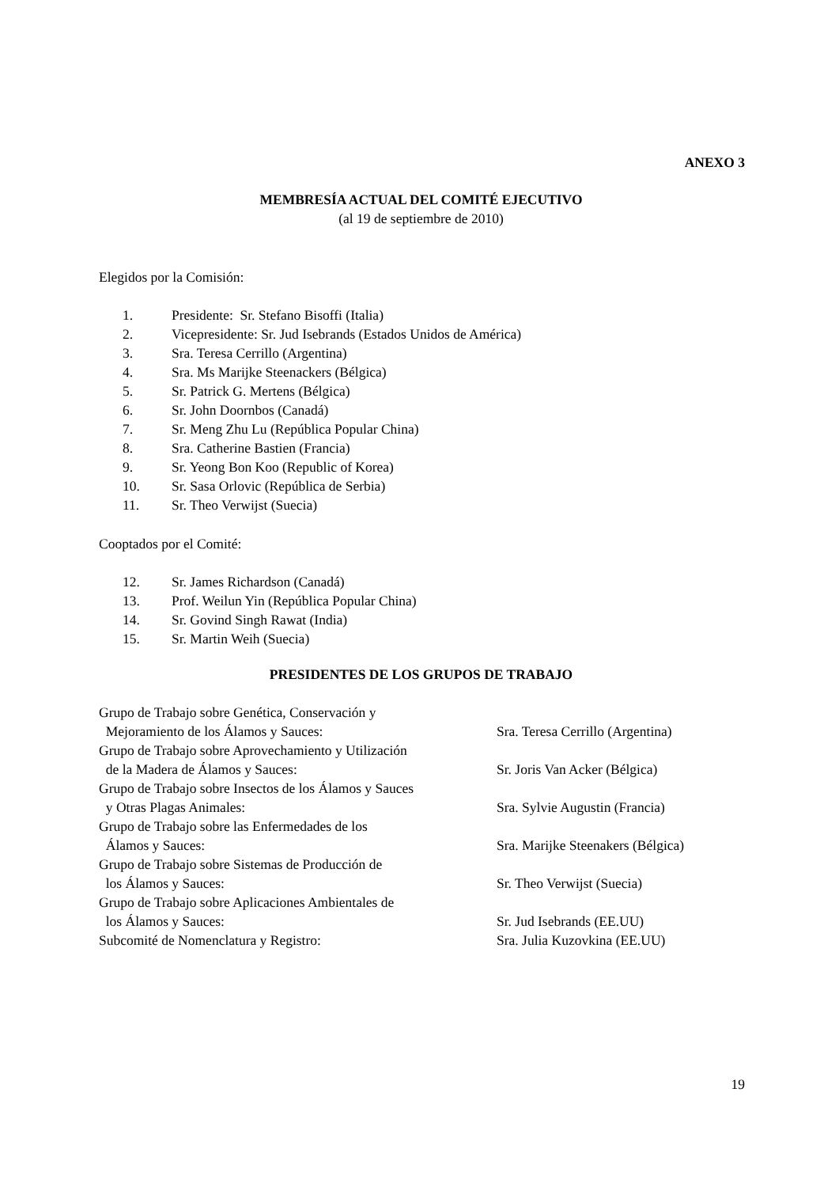ANEXO 3
MEMBRESÍA ACTUAL DEL COMITÉ EJECUTIVO
(al 19 de septiembre de 2010)
Elegidos por la Comisión:
1. Presidente: Sr. Stefano Bisoffi (Italia)
2. Vicepresidente: Sr. Jud Isebrands (Estados Unidos de América)
3. Sra. Teresa Cerrillo (Argentina)
4. Sra. Ms Marijke Steenackers (Bélgica)
5. Sr. Patrick G. Mertens (Bélgica)
6. Sr. John Doornbos (Canadá)
7. Sr. Meng Zhu Lu (República Popular China)
8. Sra. Catherine Bastien (Francia)
9. Sr. Yeong Bon Koo (Republic of Korea)
10. Sr. Sasa Orlovic (República de Serbia)
11. Sr. Theo Verwijst (Suecia)
Cooptados por el Comité:
12. Sr. James Richardson (Canadá)
13. Prof. Weilun Yin (República Popular China)
14. Sr. Govind Singh Rawat (India)
15. Sr. Martin Weih (Suecia)
PRESIDENTES DE LOS GRUPOS DE TRABAJO
Grupo de Trabajo sobre Genética, Conservación y
Mejoramiento de los Álamos y Sauces: Sra. Teresa Cerrillo (Argentina)
Grupo de Trabajo sobre Aprovechamiento y Utilización
de la Madera de Álamos y Sauces: Sr. Joris Van Acker (Bélgica)
Grupo de Trabajo sobre Insectos de los Álamos y Sauces
y Otras Plagas Animales: Sra. Sylvie Augustin (Francia)
Grupo de Trabajo sobre las Enfermedades de los
Álamos y Sauces: Sra. Marijke Steenakers (Bélgica)
Grupo de Trabajo sobre Sistemas de Producción de
los Álamos y Sauces: Sr. Theo Verwijst (Suecia)
Grupo de Trabajo sobre Aplicaciones Ambientales de
los Álamos y Sauces: Sr. Jud Isebrands (EE.UU)
Subcomité de Nomenclatura y Registro: Sra. Julia Kuzovkina (EE.UU)
19